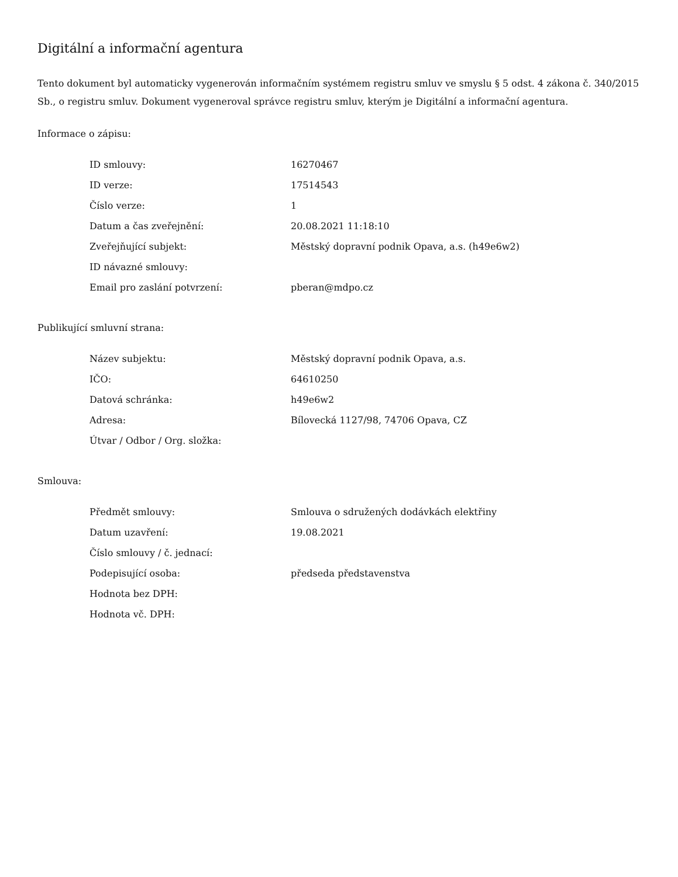Digitální a informační agentura
Tento dokument byl automaticky vygenerován informačním systémem registru smluv ve smyslu § 5 odst. 4 zákona č. 340/2015 Sb., o registru smluv. Dokument vygeneroval správce registru smluv, kterým je Digitální a informační agentura.
Informace o zápisu:
| ID smlouvy: | 16270467 |
| ID verze: | 17514543 |
| Číslo verze: | 1 |
| Datum a čas zveřejnění: | 20.08.2021 11:18:10 |
| Zveřejňující subjekt: | Městský dopravní podnik Opava, a.s. (h49e6w2) |
| ID návazné smlouvy: | |
| Email pro zaslání potvrzení: | pberan@mdpo.cz |
Publikující smluvní strana:
| Název subjektu: | Městský dopravní podnik Opava, a.s. |
| IČO: | 64610250 |
| Datová schránka: | h49e6w2 |
| Adresa: | Bílovecká 1127/98, 74706 Opava, CZ |
| Útvar / Odbor / Org. složka: | |
Smlouva:
| Předmět smlouvy: | Smlouva o sdružených dodávkách elektřiny |
| Datum uzavření: | 19.08.2021 |
| Číslo smlouvy / č. jednací: | |
| Podepisující osoba: | předseda představenstva |
| Hodnota bez DPH: | |
| Hodnota vč. DPH: | |